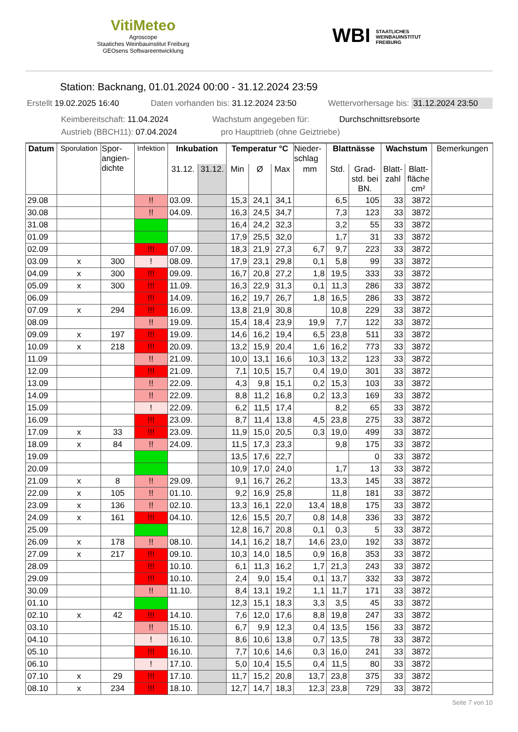VitiMeteo
Agroscope
Staatiches Weinbauinstitut Freiburg
GEOsens Softwareentwicklung
WBI STAATLICHES
WEINBAUINSTITUT
FREIBURG
Station: Backnang, 01.01.2024 00:00 - 31.12.2024 23:59
Erstellt 19.02.2025 16:40 Daten vorhanden bis: 31.12.2024 23:50 Wettervorhersage bis: 31.12.2024 23:50
Keimbereitschaft: 11.04.2024 Wachstum angegeben für: Durchschnittsrebsorte
Austrieb (BBCH11): 07.04.2024 pro Haupttrieb (ohne Geiztriebe)
| Datum | Sporulation | Spor- angien- dichte | Infektion | Inkubation | | Temperatur °C | | | Nieder- schlag | Blattnässe | | Wachstum | | Bemerkungen |
| --- | --- | --- | --- | --- | --- | --- | --- | --- | --- | --- | --- | --- | --- | --- |
| | | | | 31.12. | 31.12. | Min | Ø | Max | mm | Std. | Grad- std. bei BN. | Blatt- zahl | Blatt- fläche cm² | |
| 29.08 | | | !! | 03.09. | | 15,3 | 24,1 | 34,1 | | 6,5 | 105 | 33 | 3872 | |
| 30.08 | | | !! | 04.09. | | 16,3 | 24,5 | 34,7 | | 7,3 | 123 | 33 | 3872 | |
| 31.08 | | | | | | 16,4 | 24,2 | 32,3 | | 3,2 | 55 | 33 | 3872 | |
| 01.09 | | | | | | 17,9 | 25,5 | 32,0 | | 1,7 | 31 | 33 | 3872 | |
| 02.09 | | | !!! | 07.09. | | 18,3 | 21,9 | 27,3 | 6,7 | 9,7 | 223 | 33 | 3872 | |
| 03.09 | x | 300 | ! | 08.09. | | 17,9 | 23,1 | 29,8 | 0,1 | 5,8 | 99 | 33 | 3872 | |
| 04.09 | x | 300 | !!! | 09.09. | | 16,7 | 20,8 | 27,2 | 1,8 | 19,5 | 333 | 33 | 3872 | |
| 05.09 | x | 300 | !!! | 11.09. | | 16,3 | 22,9 | 31,3 | 0,1 | 11,3 | 286 | 33 | 3872 | |
| 06.09 | | | !!! | 14.09. | | 16,2 | 19,7 | 26,7 | 1,8 | 16,5 | 286 | 33 | 3872 | |
| 07.09 | x | 294 | !!! | 16.09. | | 13,8 | 21,9 | 30,8 | | 10,8 | 229 | 33 | 3872 | |
| 08.09 | | | !! | 19.09. | | 15,4 | 18,4 | 23,9 | 19,9 | 7,7 | 122 | 33 | 3872 | |
| 09.09 | x | 197 | !!! | 19.09. | | 14,6 | 16,2 | 19,4 | 6,5 | 23,8 | 511 | 33 | 3872 | |
| 10.09 | x | 218 | !!! | 20.09. | | 13,2 | 15,9 | 20,4 | 1,6 | 16,2 | 773 | 33 | 3872 | |
| 11.09 | | | !! | 21.09. | | 10,0 | 13,1 | 16,6 | 10,3 | 13,2 | 123 | 33 | 3872 | |
| 12.09 | | | !!! | 21.09. | | 7,1 | 10,5 | 15,7 | 0,4 | 19,0 | 301 | 33 | 3872 | |
| 13.09 | | | !! | 22.09. | | 4,3 | 9,8 | 15,1 | 0,2 | 15,3 | 103 | 33 | 3872 | |
| 14.09 | | | !! | 22.09. | | 8,8 | 11,2 | 16,8 | 0,2 | 13,3 | 169 | 33 | 3872 | |
| 15.09 | | | ! | 22.09. | | 6,2 | 11,5 | 17,4 | | 8,2 | 65 | 33 | 3872 | |
| 16.09 | | | !!! | 23.09. | | 8,7 | 11,4 | 13,8 | 4,5 | 23,8 | 275 | 33 | 3872 | |
| 17.09 | x | 33 | !!! | 23.09. | | 11,9 | 15,0 | 20,5 | 0,3 | 19,0 | 499 | 33 | 3872 | |
| 18.09 | x | 84 | !! | 24.09. | | 11,5 | 17,3 | 23,3 | | 9,8 | 175 | 33 | 3872 | |
| 19.09 | | | | | | 13,5 | 17,6 | 22,7 | | | 0 | 33 | 3872 | |
| 20.09 | | | | | | 10,9 | 17,0 | 24,0 | | 1,7 | 13 | 33 | 3872 | |
| 21.09 | x | 8 | !! | 29.09. | | 9,1 | 16,7 | 26,2 | | 13,3 | 145 | 33 | 3872 | |
| 22.09 | x | 105 | !! | 01.10. | | 9,2 | 16,9 | 25,8 | | 11,8 | 181 | 33 | 3872 | |
| 23.09 | x | 136 | !! | 02.10. | | 13,3 | 16,1 | 22,0 | 13,4 | 18,8 | 175 | 33 | 3872 | |
| 24.09 | x | 161 | !!! | 04.10. | | 12,6 | 15,5 | 20,7 | 0,8 | 14,8 | 336 | 33 | 3872 | |
| 25.09 | | | | | | 12,8 | 16,7 | 20,8 | 0,1 | 0,3 | 5 | 33 | 3872 | |
| 26.09 | x | 178 | !! | 08.10. | | 14,1 | 16,2 | 18,7 | 14,6 | 23,0 | 192 | 33 | 3872 | |
| 27.09 | x | 217 | !!! | 09.10. | | 10,3 | 14,0 | 18,5 | 0,9 | 16,8 | 353 | 33 | 3872 | |
| 28.09 | | | !!! | 10.10. | | 6,1 | 11,3 | 16,2 | 1,7 | 21,3 | 243 | 33 | 3872 | |
| 29.09 | | | !!! | 10.10. | | 2,4 | 9,0 | 15,4 | 0,1 | 13,7 | 332 | 33 | 3872 | |
| 30.09 | | | !! | 11.10. | | 8,4 | 13,1 | 19,2 | 1,1 | 11,7 | 171 | 33 | 3872 | |
| 01.10 | | | | | | 12,3 | 15,1 | 18,3 | 3,3 | 3,5 | 45 | 33 | 3872 | |
| 02.10 | x | 42 | !!! | 14.10. | | 7,6 | 12,0 | 17,6 | 8,8 | 19,8 | 247 | 33 | 3872 | |
| 03.10 | | | !! | 15.10. | | 6,7 | 9,9 | 12,3 | 0,4 | 13,5 | 156 | 33 | 3872 | |
| 04.10 | | | ! | 16.10. | | 8,6 | 10,6 | 13,8 | 0,7 | 13,5 | 78 | 33 | 3872 | |
| 05.10 | | | !!! | 16.10. | | 7,7 | 10,6 | 14,6 | 0,3 | 16,0 | 241 | 33 | 3872 | |
| 06.10 | | | ! | 17.10. | | 5,0 | 10,4 | 15,5 | 0,4 | 11,5 | 80 | 33 | 3872 | |
| 07.10 | x | 29 | !!! | 17.10. | | 11,7 | 15,2 | 20,8 | 13,7 | 23,8 | 375 | 33 | 3872 | |
| 08.10 | x | 234 | !!! | 18.10. | | 12,7 | 14,7 | 18,3 | 12,3 | 23,8 | 729 | 33 | 3872 | |
Seite 7 von 10